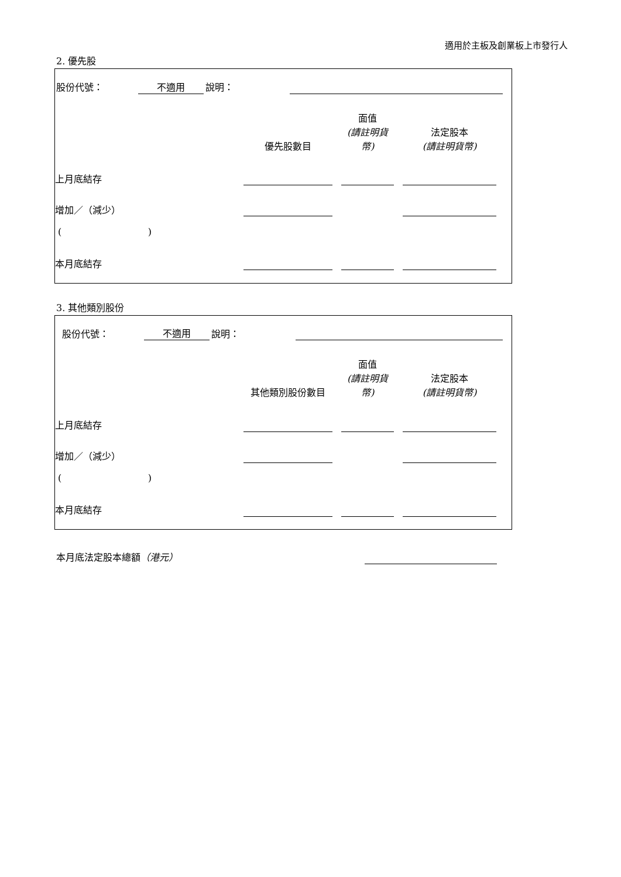適用於主板及創業板上市發行人
2. 優先股
| 股份代號： | 不適用 | 說明： | | |
| | 優先股數目 | | 面值 (請註明貨幣) | | 法定股本 (請註明貨幣) | |
| --- | --- | --- | --- | --- | --- | --- |
| 上月底結存 | | | | | | |
| 增加／（減少） | | | | | | |
| ( ) | | | | | | |
| 本月底結存 | | | | | | |
3. 其他類別股份
| 股份代號： | 不適用 | 說明： | | |
| | 其他類別股份數目 | | 面值 (請註明貨幣) | | 法定股本 (請註明貨幣) | |
| --- | --- | --- | --- | --- | --- | --- |
| 上月底結存 | | | | | | |
| 增加／（減少） | | | | | | |
| ( ) | | | | | | |
| 本月底結存 | | | | | | |
| 本月底法定股本總額 （港元） | |